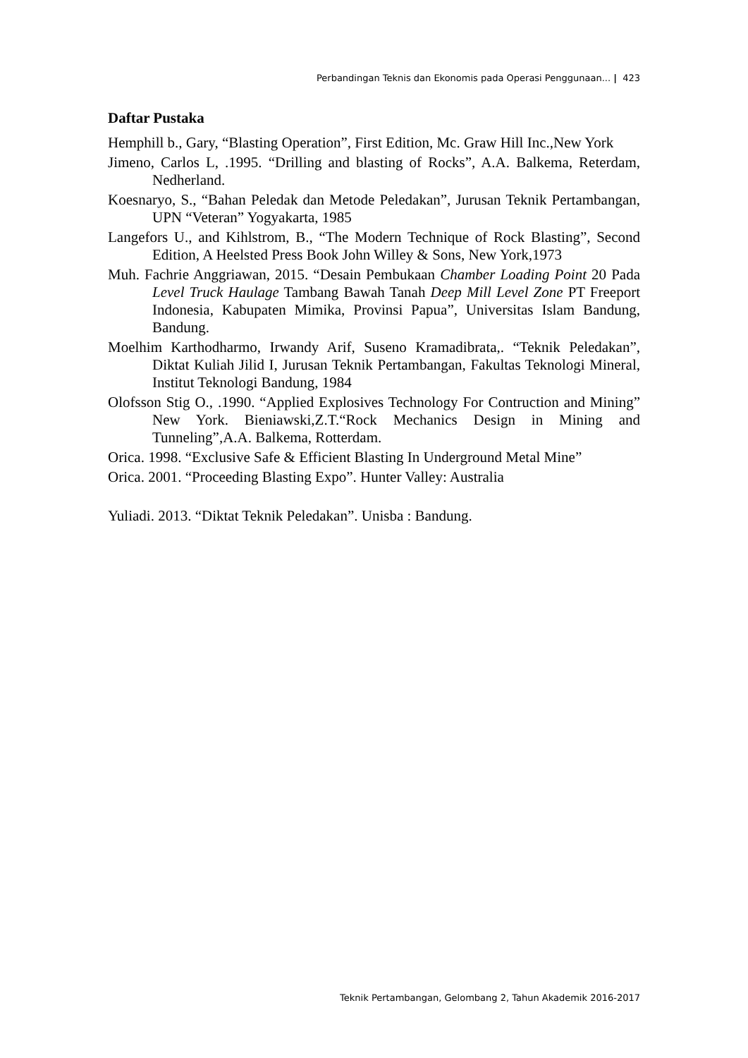Perbandingan Teknis dan Ekonomis pada Operasi Penggunaan... | 423
Daftar Pustaka
Hemphill b., Gary, “Blasting Operation”, First Edition, Mc. Graw Hill Inc.,New York
Jimeno, Carlos L, .1995. “Drilling and blasting of Rocks”, A.A. Balkema, Reterdam, Nedherland.
Koesnaryo, S., “Bahan Peledak dan Metode Peledakan”, Jurusan Teknik Pertambangan, UPN “Veteran” Yogyakarta, 1985
Langefors U., and Kihlstrom, B., “The Modern Technique of Rock Blasting”, Second Edition, A Heelsted Press Book John Willey & Sons, New York,1973
Muh. Fachrie Anggriawan, 2015. “Desain Pembukaan Chamber Loading Point 20 Pada Level Truck Haulage Tambang Bawah Tanah Deep Mill Level Zone PT Freeport Indonesia, Kabupaten Mimika, Provinsi Papua”, Universitas Islam Bandung, Bandung.
Moelhim Karthodharmo, Irwandy Arif, Suseno Kramadibrata,. “Teknik Peledakan”, Diktat Kuliah Jilid I, Jurusan Teknik Pertambangan, Fakultas Teknologi Mineral, Institut Teknologi Bandung, 1984
Olofsson Stig O., .1990. “Applied Explosives Technology For Contruction and Mining” New York. Bieniawski,Z.T.“Rock Mechanics Design in Mining and Tunneling”,A.A. Balkema, Rotterdam.
Orica. 1998. “Exclusive Safe & Efficient Blasting In Underground Metal Mine”
Orica. 2001. “Proceeding Blasting Expo”. Hunter Valley: Australia
Yuliadi. 2013. “Diktat Teknik Peledakan”. Unisba : Bandung.
Teknik Pertambangan, Gelombang 2, Tahun Akademik 2016-2017